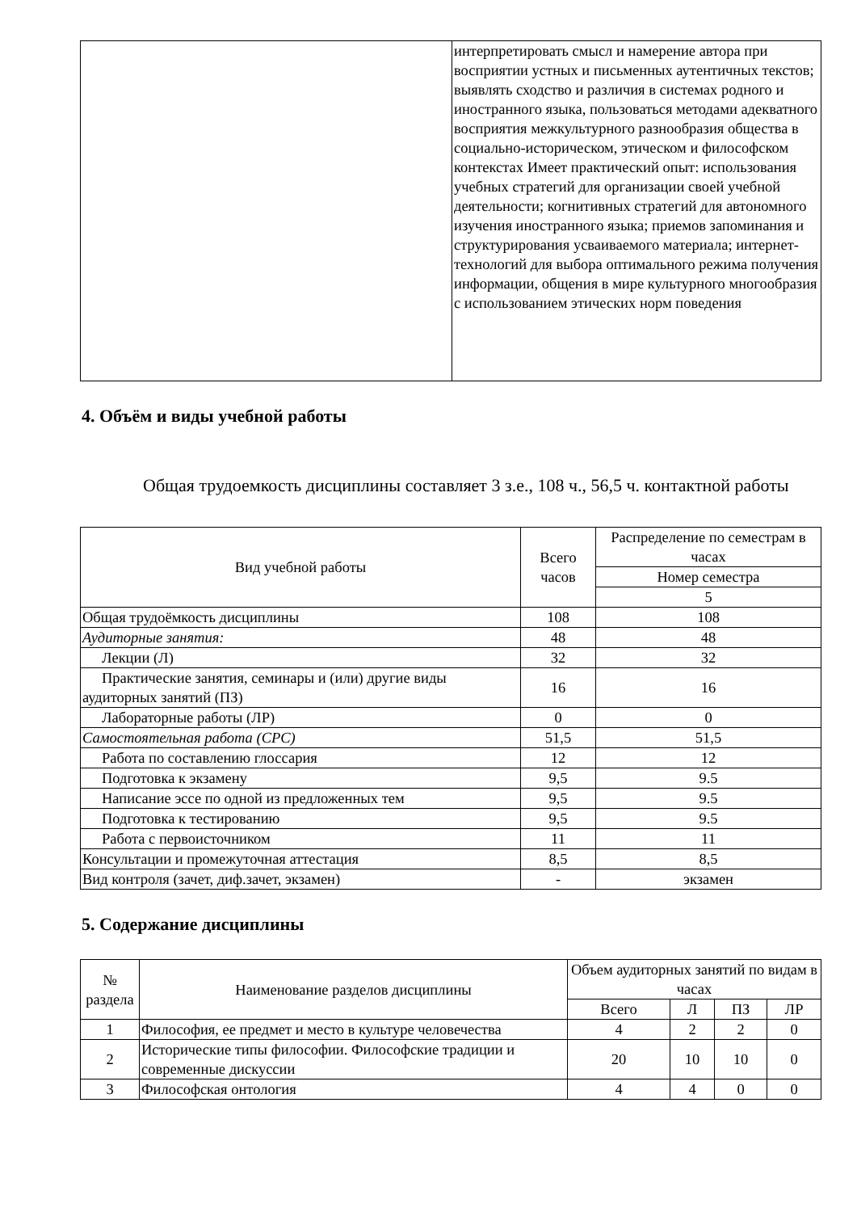| | интерпретировать смысл и намерение автора при восприятии устных и письменных аутентичных текстов; выявлять сходство и различия в системах родного и иностранного языка, пользоваться методами адекватного восприятия межкультурного разнообразия общества в социально-историческом, этическом и философском контекстах Имеет практический опыт: использования учебных стратегий для организации своей учебной деятельности; когнитивных стратегий для автономного изучения иностранного языка; приемов запоминания и структурирования усваиваемого материала; интернет-технологий для выбора оптимального режима получения информации, общения в мире культурного многообразия с использованием этических норм поведения |
4. Объём и виды учебной работы
Общая трудоемкость дисциплины составляет 3 з.е., 108 ч., 56,5 ч. контактной работы
| Вид учебной работы | Всего часов | Распределение по семестрам в часах |
| --- | --- | --- |
| | | Номер семестра |
| | | 5 |
| Общая трудоёмкость дисциплины | 108 | 108 |
| Аудиторные занятия: | 48 | 48 |
| Лекции (Л) | 32 | 32 |
| Практические занятия, семинары и (или) другие виды аудиторных занятий (ПЗ) | 16 | 16 |
| Лабораторные работы (ЛР) | 0 | 0 |
| Самостоятельная работа (СРС) | 51,5 | 51,5 |
| Работа по составлению глоссария | 12 | 12 |
| Подготовка к экзамену | 9,5 | 9.5 |
| Написание эссе по одной из предложенных тем | 9,5 | 9.5 |
| Подготовка к тестированию | 9,5 | 9.5 |
| Работа с первоисточником | 11 | 11 |
| Консультации и промежуточная аттестация | 8,5 | 8,5 |
| Вид контроля (зачет, диф.зачет, экзамен) | - | экзамен |
5. Содержание дисциплины
| № раздела | Наименование разделов дисциплины | Объем аудиторных занятий по видам в часах | | | |
| --- | --- | --- | --- | --- | --- |
| | | Всего | Л | ПЗ | ЛР |
| 1 | Философия, ее предмет и место в культуре человечества | 4 | 2 | 2 | 0 |
| 2 | Исторические типы философии. Философские традиции и современные дискуссии | 20 | 10 | 10 | 0 |
| 3 | Философская онтология | 4 | 4 | 0 | 0 |